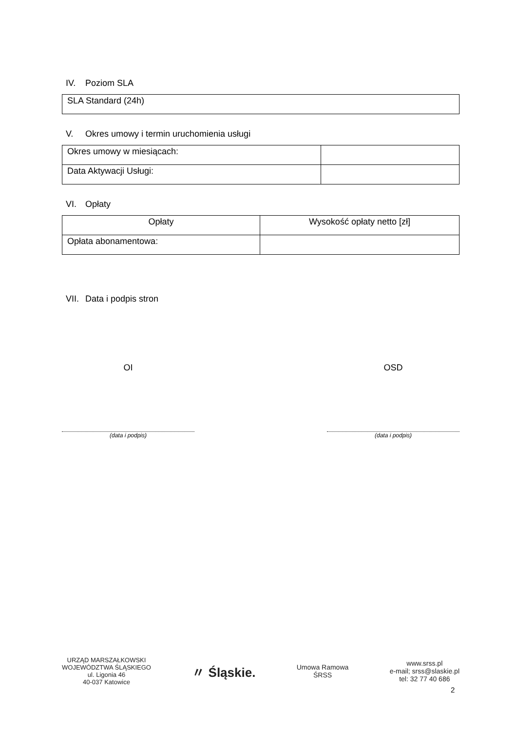IV. Poziom SLA
| SLA Standard (24h) |
V. Okres umowy i termin uruchomienia usługi
| Okres umowy w miesiącach: | |
| Data Aktywacji Usługi: | |
VI. Opłaty
| Opłaty | Wysokość opłaty netto [zł] |
| --- | --- |
| Opłata abonamentowa: | |
VII. Data i podpis stron
OI OSD
(data i podpis) (data i podpis)
URZĄD MARSZAŁKOWSKI
WOJEWÓDZTWA ŚLĄSKIEGO
ul. Ligonia 46
40-037 Katowice
〃 Śląskie.
Umowa Ramowa
ŚRSS
www.srss.pl
e-mail; srss@slaskie.pl
tel: 32 77 40 686
2